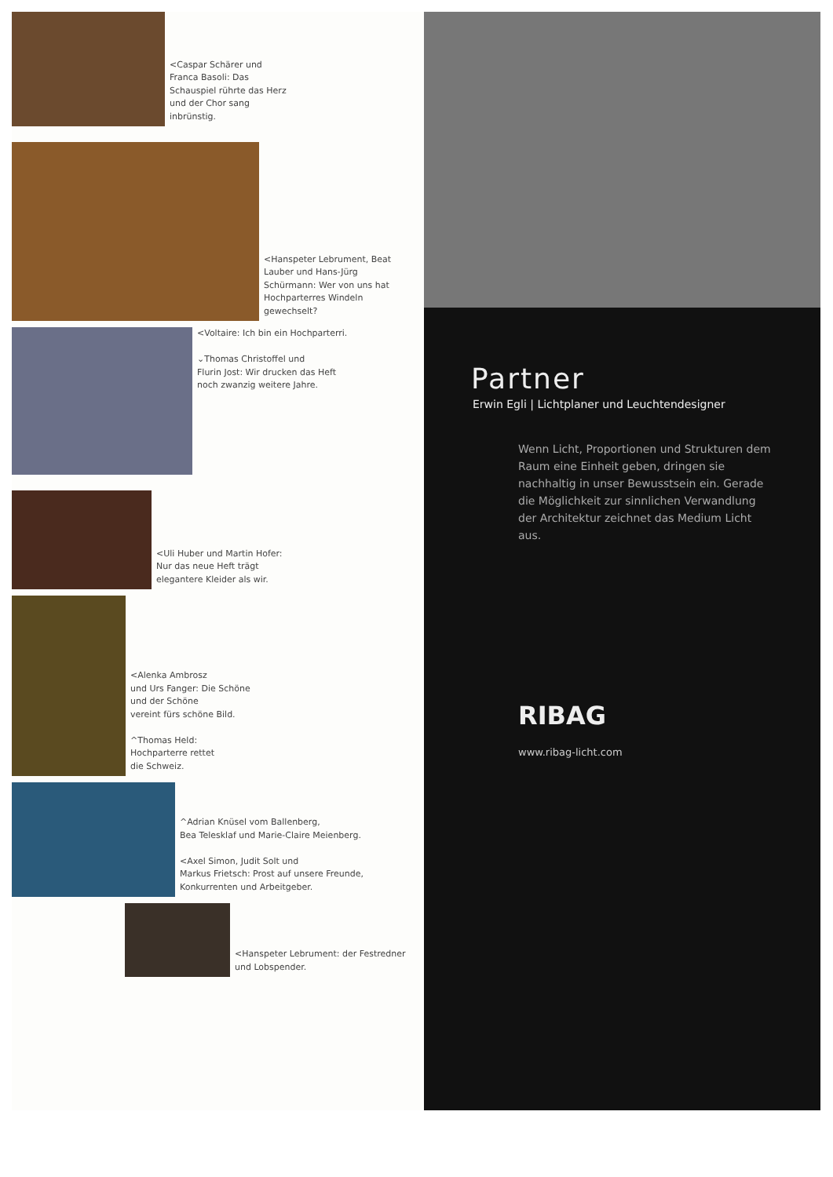<Caspar Schärer und
Franca Basoli: Das
Schauspiel rührte das Herz
und der Chor sang
inbrünstig.
<Hanspeter Lebrument, Beat
Lauber und Hans-Jürg
Schürmann: Wer von uns hat
Hochparterres Windeln
gewechselt?
<Voltaire: Ich bin ein Hochparterri.
⌄Thomas Christoffel und
Flurin Jost: Wir drucken das Heft
noch zwanzig weitere Jahre.
<Uli Huber und Martin Hofer:
Nur das neue Heft trägt
elegantere Kleider als wir.
<Alenka Ambrosz
und Urs Fanger: Die Schöne
und der Schöne
vereint fürs schöne Bild.
^Thomas Held:
Hochparterre rettet
die Schweiz.
^Adrian Knüsel vom Ballenberg,
Bea Telesklaf und Marie-Claire Meienberg.
<Axel Simon, Judit Solt und
Markus Frietsch: Prost auf unsere Freunde,
Konkurrenten und Arbeitgeber.
<Hanspeter Lebrument: der Festredner
und Lobspender.
Partner
Erwin Egli | Lichtplaner und Leuchtendesigner
Wenn Licht, Proportionen und Strukturen dem Raum eine Einheit geben, dringen sie nachhaltig in unser Bewusstsein ein. Gerade die Möglichkeit zur sinnlichen Verwandlung der Architektur zeichnet das Medium Licht aus.
RIBAG
www.ribag-licht.com